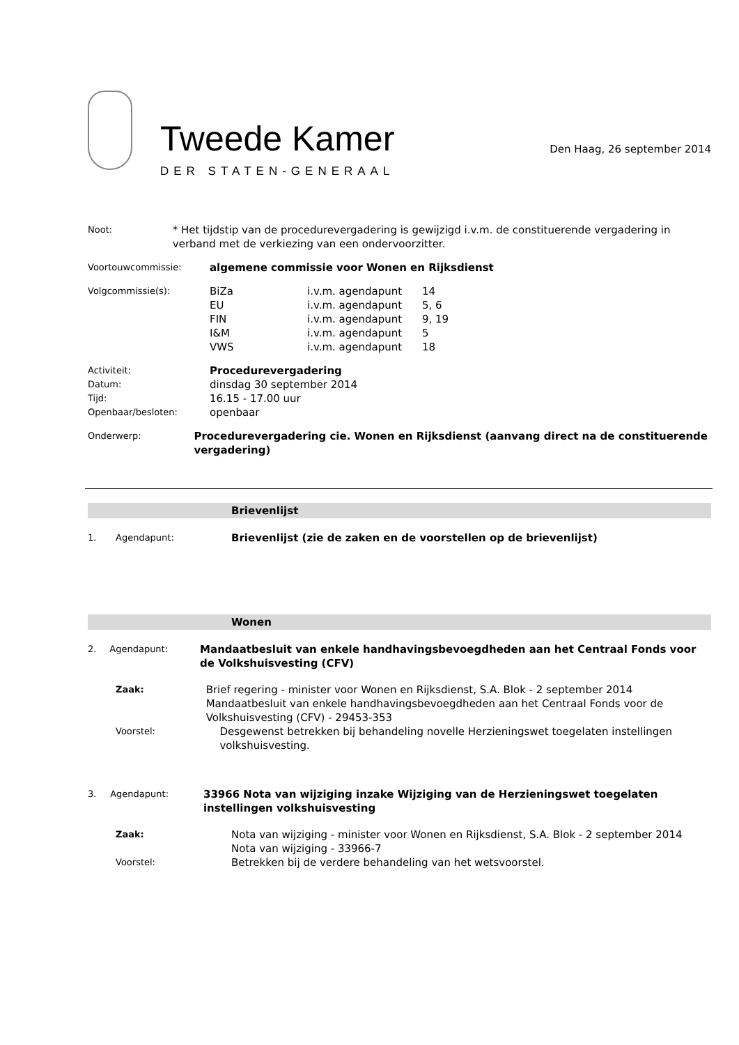Tweede Kamer
DER STATEN-GENERAAL
Den Haag, 26 september 2014
Noot:
* Het tijdstip van de procedurevergadering is gewijzigd i.v.m. de constituerende vergadering in verband met de verkiezing van een ondervoorzitter.
Voortouwcommissie:
algemene commissie voor Wonen en Rijksdienst
Volgcommissie(s):
BiZa i.v.m. agendapunt 14 EU i.v.m. agendapunt 5, 6 FIN i.v.m. agendapunt 9, 19 I&M i.v.m. agendapunt 5 VWS i.v.m. agendapunt 18
Activiteit:
Procedurevergadering
Datum:
dinsdag 30 september 2014
Tijd:
16.15 - 17.00 uur
Openbaar/besloten:
openbaar
Onderwerp:
Procedurevergadering cie. Wonen en Rijksdienst (aanvang direct na de constituerende vergadering)
Brievenlijst
1. Agendapunt:
Brievenlijst (zie de zaken en de voorstellen op de brievenlijst)
Wonen
2. Agendapunt:
Mandaatbesluit van enkele handhavingsbevoegdheden aan het Centraal Fonds voor de Volkshuisvesting (CFV)
Zaak:
Brief regering - minister voor Wonen en Rijksdienst, S.A. Blok - 2 september 2014
Mandaatbesluit van enkele handhavingsbevoegdheden aan het Centraal Fonds voor de Volkshuisvesting (CFV) - 29453-353
Voorstel:
Desgewenst betrekken bij behandeling novelle Herzieningswet toegelaten instellingen volkshuisvesting.
3. Agendapunt:
33966 Nota van wijziging inzake Wijziging van de Herzieningswet toegelaten instellingen volkshuisvesting
Zaak:
Nota van wijziging - minister voor Wonen en Rijksdienst, S.A. Blok - 2 september 2014
Nota van wijziging - 33966-7
Voorstel:
Betrekken bij de verdere behandeling van het wetsvoorstel.